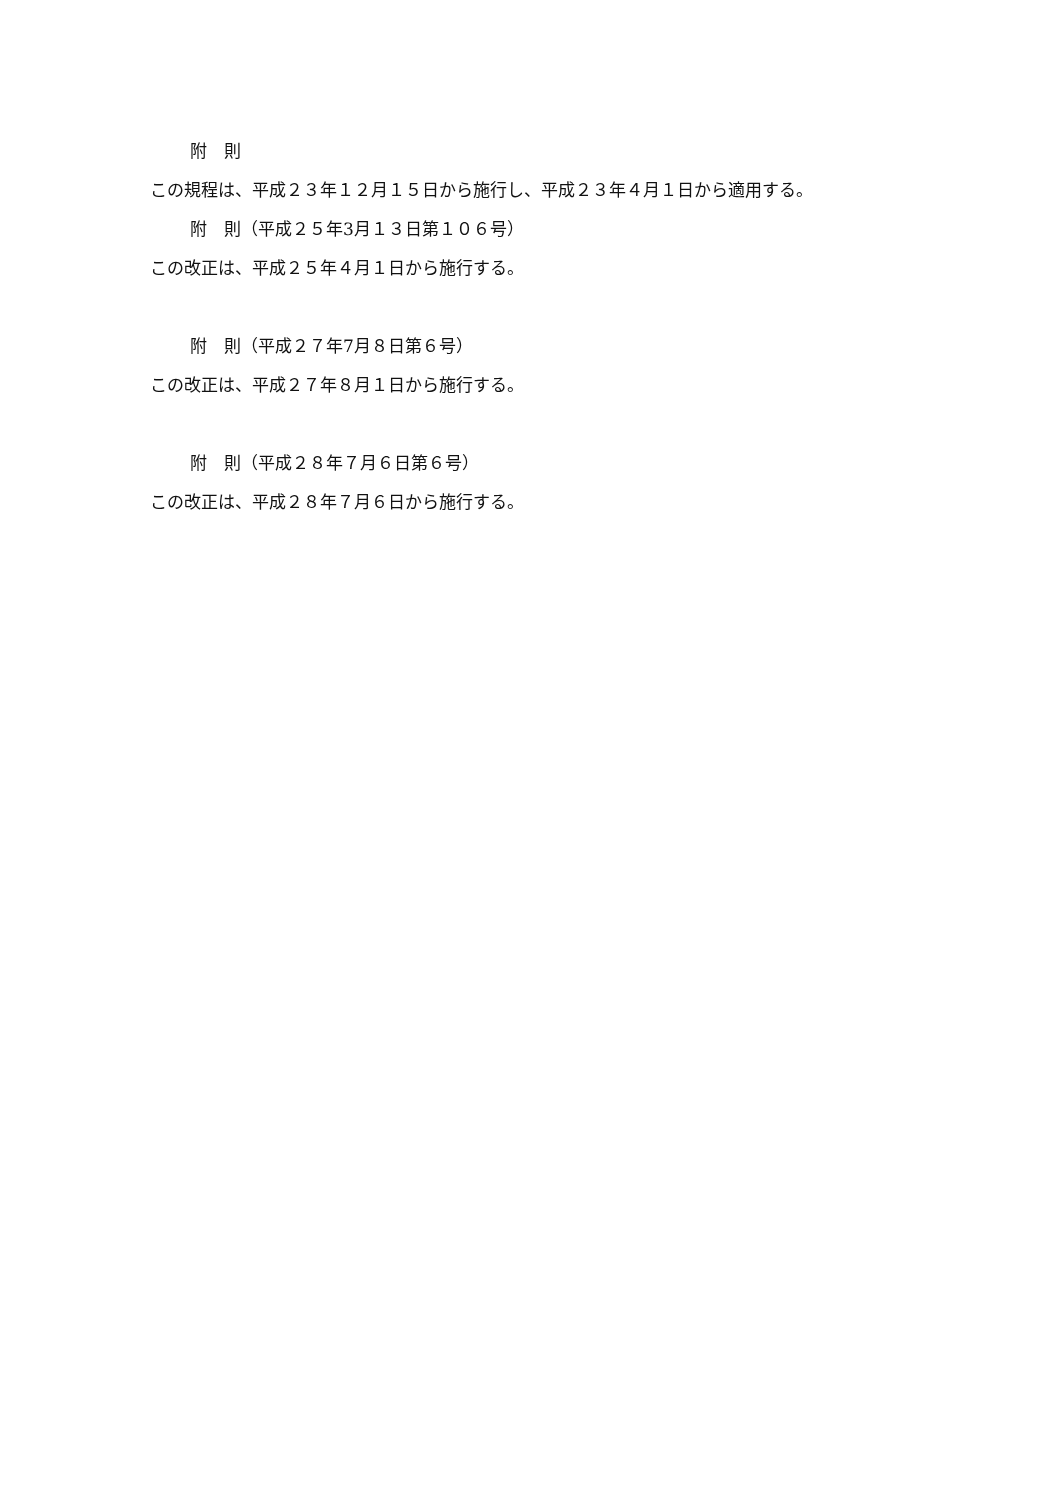附　則
この規程は、平成２３年１２月１５日から施行し、平成２３年４月１日から適用する。
附　則（平成２５年3月１３日第１０６号）
この改正は、平成２５年４月１日から施行する。
附　則（平成２７年7月８日第６号）
この改正は、平成２７年８月１日から施行する。
附　則（平成２８年７月６日第６号）
この改正は、平成２８年７月６日から施行する。